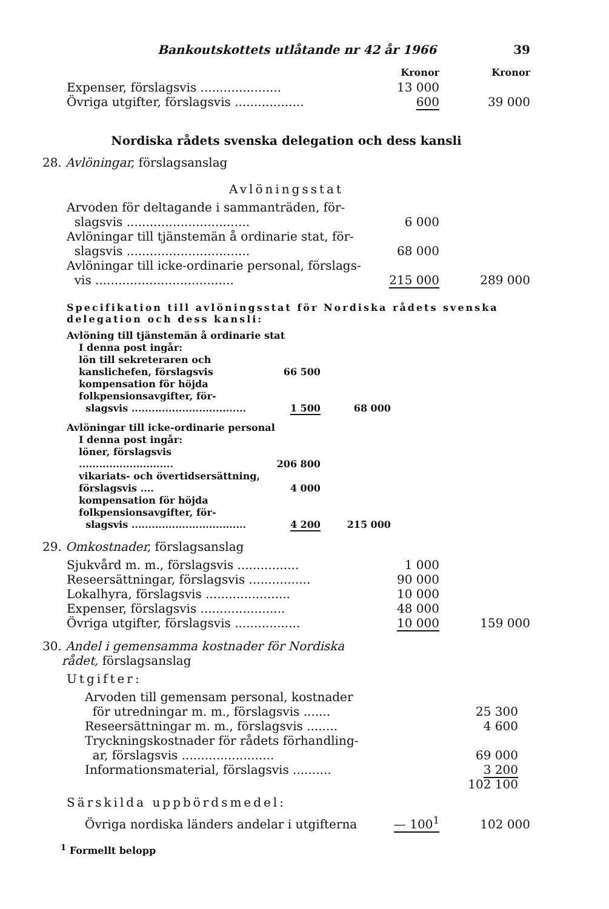Bankoutskottets utlåtande nr 42 år 1966 39
| | Kronor | Kronor |
| Expenser, förslagsvis ..................... | 13 000 | |
| Övriga utgifter, förslagsvis .................. | 600 | 39 000 |
Nordiska rådets svenska delegation och dess kansli
28. Avlöningar, förslagsanslag
Avlöningsstat
| Arvoden för deltagande i sammanträden, för- slagsvis ................................ | 6 000 | |
| Avlöningar till tjänstemän å ordinarie stat, för- slagsvis ................................ | 68 000 | |
| Avlöningar till icke-ordinarie personal, förslags- vis .................................... | 215 000 | 289 000 |
Specifikation till avlöningsstat för Nordiska rådets svenska delegation och dess kansli:
| Avlöning till tjänstemän å ordinarie stat | | | |
| I denna post ingår: | | | |
| lön till sekreteraren och kanslichefen, förslagsvis | 66 500 | | |
| kompensation för höjda folkpensionsavgifter, för- slagsvis .................................. | 1 500 | 68 000 | |
| Avlöningar till icke-ordinarie personal | | | |
| I denna post ingår: | | | |
| löner, förslagsvis ............................ | 206 800 | | |
| vikariats- och övertidsersättning, förslagsvis .... | 4 000 | | |
| kompensation för höjda folkpensionsavgifter, för- slagsvis .................................. | 4 200 | 215 000 | |
29. Omkostnader, förslagsanslag
| Sjukvård m. m., förslagsvis ................ | 1 000 | |
| Reseersättningar, förslagsvis ................ | 90 000 | |
| Lokalhyra, förslagsvis ...................... | 10 000 | |
| Expenser, förslagsvis ...................... | 48 000 | |
| Övriga utgifter, förslagsvis ................. | 10 000 | 159 000 |
30. Andel i gemensamma kostnader för Nordiska
rådet, förslagsanslag
Utgifter:
| Arvoden till gemensam personal, kostnader för utredningar m. m., förslagsvis ....... | 25 300 | |
| Reseersättningar m. m., förslagsvis ........ | 4 600 | |
| Tryckningskostnader för rådets förhandling- ar, förslagsvis ........................ | 69 000 | |
| Informationsmaterial, förslagsvis .......... | 3 200 | |
| | 102 100 | |
Särskilda uppbördsmedel:
| Övriga nordiska länders andelar i utgifterna | — 100<sup>1</sup> | 102 000 |
<sup>1</sup> Formellt belopp